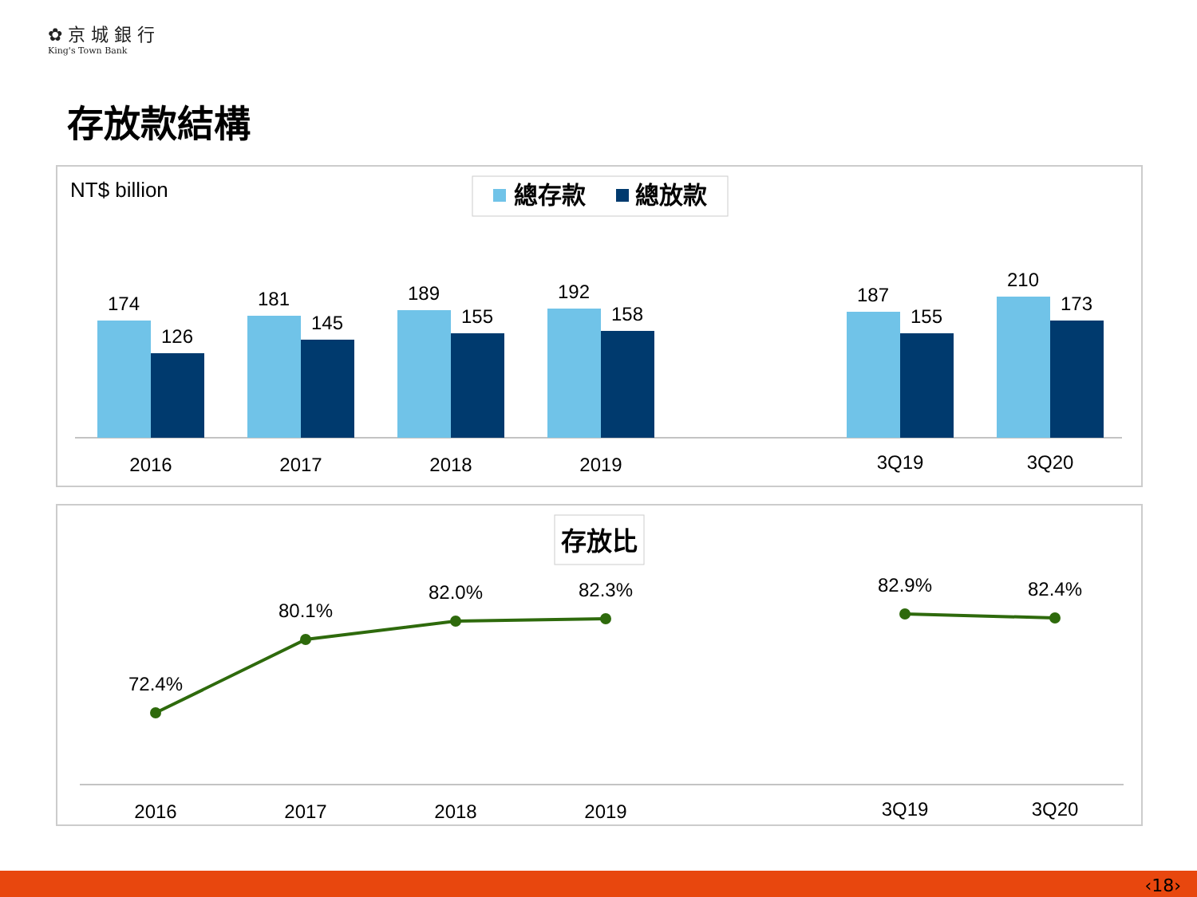✿ 京 城 銀 行
King's Town Bank
存放款結構
NT$ billion
總存款
總放款
174
126
2016
181
145
2017
189
155
2018
192
158
2019
187
155
3Q19
210
173
3Q20
存放比
72.4%
80.1%
82.0%
82.3%
82.9%
82.4%
2016
2017
2018
2019
3Q19
3Q20
‹18›